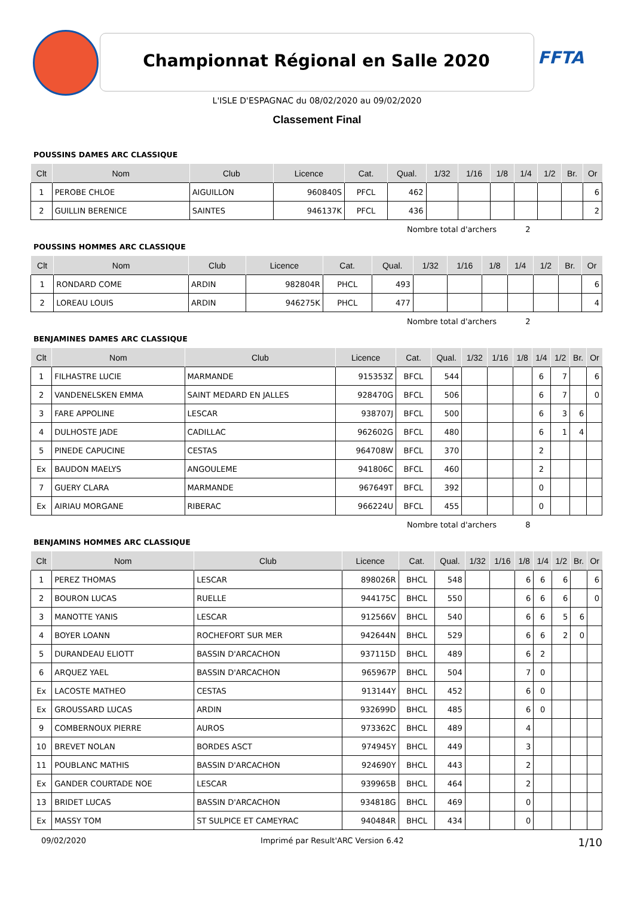Championnat Régional en Salle 2020 FFTA
L'ISLE D'ESPAGNAC du 08/02/2020 au 09/02/2020
Classement Final
POUSSINS DAMES ARC CLASSIQUE
| Clt | Nom | Club | Licence | Cat. | Qual. | 1/32 | 1/16 | 1/8 | 1/4 | 1/2 | Br. | Or |
| --- | --- | --- | --- | --- | --- | --- | --- | --- | --- | --- | --- | --- |
| 1 | PEROBE CHLOE | AIGUILLON | 960840S | PFCL | 462 | | | | | | | 6 |
| 2 | GUILLIN BERENICE | SAINTES | 946137K | PFCL | 436 | | | | | | | 2 |
Nombre total d'archers 2
POUSSINS HOMMES ARC CLASSIQUE
| Clt | Nom | Club | Licence | Cat. | Qual. | 1/32 | 1/16 | 1/8 | 1/4 | 1/2 | Br. | Or |
| --- | --- | --- | --- | --- | --- | --- | --- | --- | --- | --- | --- | --- |
| 1 | RONDARD COME | ARDIN | 982804R | PHCL | 493 | | | | | | | 6 |
| 2 | LOREAU LOUIS | ARDIN | 946275K | PHCL | 477 | | | | | | | 4 |
Nombre total d'archers 2
BENJAMINES DAMES ARC CLASSIQUE
| Clt | Nom | Club | Licence | Cat. | Qual. | 1/32 | 1/16 | 1/8 | 1/4 | 1/2 | Br. | Or |
| --- | --- | --- | --- | --- | --- | --- | --- | --- | --- | --- | --- | --- |
| 1 | FILHASTRE LUCIE | MARMANDE | 915353Z | BFCL | 544 | | | | 6 | 7 | | 6 |
| 2 | VANDENELSKEN EMMA | SAINT MEDARD EN JALLES | 928470G | BFCL | 506 | | | | 6 | 7 | | 0 |
| 3 | FARE APPOLINE | LESCAR | 938707J | BFCL | 500 | | | | 6 | 3 | 6 | |
| 4 | DULHOSTE JADE | CADILLAC | 962602G | BFCL | 480 | | | | 6 | 1 | 4 | |
| 5 | PINEDE CAPUCINE | CESTAS | 964708W | BFCL | 370 | | | | 2 | | | |
| Ex | BAUDON MAELYS | ANGOULEME | 941806C | BFCL | 460 | | | | 2 | | | |
| 7 | GUERY CLARA | MARMANDE | 967649T | BFCL | 392 | | | | 0 | | | |
| Ex | AIRIAU MORGANE | RIBERAC | 966224U | BFCL | 455 | | | | 0 | | | |
Nombre total d'archers 8
BENJAMINS HOMMES ARC CLASSIQUE
| Clt | Nom | Club | Licence | Cat. | Qual. | 1/32 | 1/16 | 1/8 | 1/4 | 1/2 | Br. | Or |
| --- | --- | --- | --- | --- | --- | --- | --- | --- | --- | --- | --- | --- |
| 1 | PEREZ THOMAS | LESCAR | 898026R | BHCL | 548 | | | 6 | 6 | 6 | | 6 |
| 2 | BOURON LUCAS | RUELLE | 944175C | BHCL | 550 | | | 6 | 6 | 6 | | 0 |
| 3 | MANOTTE YANIS | LESCAR | 912566V | BHCL | 540 | | | 6 | 6 | 5 | 6 | |
| 4 | BOYER LOANN | ROCHEFORT SUR MER | 942644N | BHCL | 529 | | | 6 | 6 | 2 | 0 | |
| 5 | DURANDEAU ELIOTT | BASSIN D'ARCACHON | 937115D | BHCL | 489 | | | 6 | 2 | | | |
| 6 | ARQUEZ YAEL | BASSIN D'ARCACHON | 965967P | BHCL | 504 | | | 7 | 0 | | | |
| Ex | LACOSTE MATHEO | CESTAS | 913144Y | BHCL | 452 | | | 6 | 0 | | | |
| Ex | GROUSSARD LUCAS | ARDIN | 932699D | BHCL | 485 | | | 6 | 0 | | | |
| 9 | COMBERNOUX PIERRE | AUROS | 973362C | BHCL | 489 | | | 4 | | | | |
| 10 | BREVET NOLAN | BORDES ASCT | 974945Y | BHCL | 449 | | | 3 | | | | |
| 11 | POUBLANC MATHIS | BASSIN D'ARCACHON | 924690Y | BHCL | 443 | | | 2 | | | | |
| Ex | GANDER COURTADE NOE | LESCAR | 939965B | BHCL | 464 | | | 2 | | | | |
| 13 | BRIDET LUCAS | BASSIN D'ARCACHON | 934818G | BHCL | 469 | | | 0 | | | | |
| Ex | MASSY TOM | ST SULPICE ET CAMEYRAC | 940484R | BHCL | 434 | | | 0 | | | | |
09/02/2020 Imprimé par Result'ARC Version 6.42 1/10